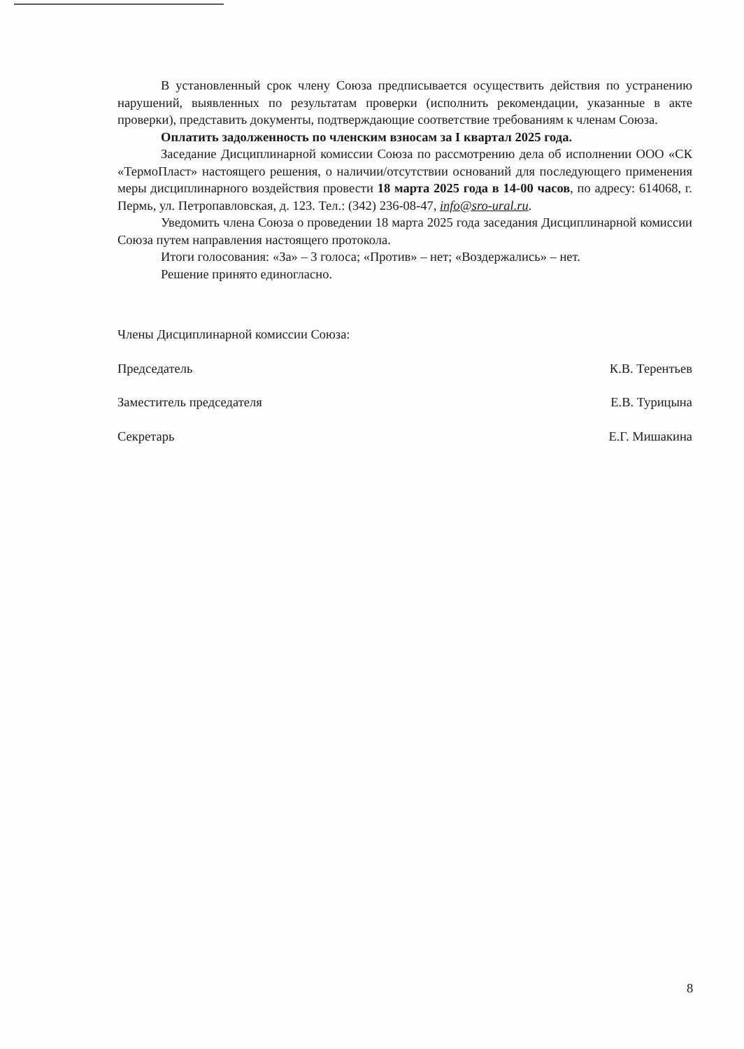В установленный срок члену Союза предписывается осуществить действия по устранению нарушений, выявленных по результатам проверки (исполнить рекомендации, указанные в акте проверки), представить документы, подтверждающие соответствие требованиям к членам Союза.
Оплатить задолженность по членским взносам за I квартал 2025 года.
Заседание Дисциплинарной комиссии Союза по рассмотрению дела об исполнении ООО «СК «ТермоПласт» настоящего решения, о наличии/отсутствии оснований для последующего применения меры дисциплинарного воздействия провести 18 марта 2025 года в 14-00 часов, по адресу: 614068, г. Пермь, ул. Петропавловская, д. 123. Тел.: (342) 236-08-47, info@sro-ural.ru.
Уведомить члена Союза о проведении 18 марта 2025 года заседания Дисциплинарной комиссии Союза путем направления настоящего протокола.
Итоги голосования: «За» – 3 голоса; «Против» – нет; «Воздержались» – нет.
Решение принято единогласно.
Члены Дисциплинарной комиссии Союза:
Председатель К.В. Терентьев
Заместитель председателя Е.В. Турицына
Секретарь Е.Г. Мишакина
8